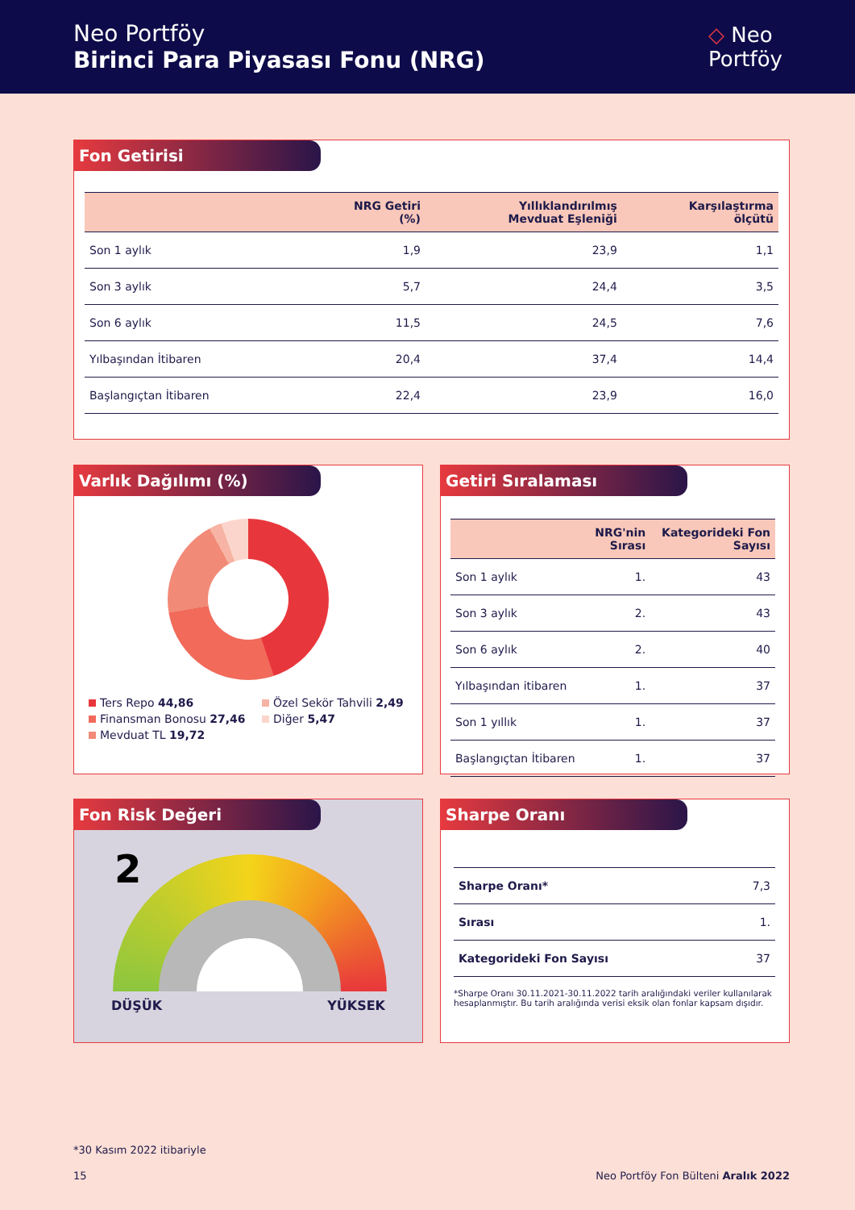Neo Portföy
Birinci Para Piyasası Fonu (NRG)
◇ Neo
Portföy
Fon Getirisi
| | NRG Getiri (%) | Yıllıklandırılmış Mevduat Eşleniği | Karşılaştırma ölçütü |
| --- | --- | --- | --- |
| Son 1 aylık | 1,9 | 23,9 | 1,1 |
| Son 3 aylık | 5,7 | 24,4 | 3,5 |
| Son 6 aylık | 11,5 | 24,5 | 7,6 |
| Yılbaşından İtibaren | 20,4 | 37,4 | 14,4 |
| Başlangıçtan İtibaren | 22,4 | 23,9 | 16,0 |
Varlık Dağılımı (%)
Ters Repo 44,86
Özel Sekör Tahvili 2,49
Finansman Bonosu 27,46
Diğer 5,47
Mevduat TL 19,72
Getiri Sıralaması
| | NRG'nin Sırası | Kategorideki Fon Sayısı |
| --- | --- | --- |
| Son 1 aylık | 1. | 43 |
| Son 3 aylık | 2. | 43 |
| Son 6 aylık | 2. | 40 |
| Yılbaşından itibaren | 1. | 37 |
| Son 1 yıllık | 1. | 37 |
| Başlangıçtan İtibaren | 1. | 37 |
Fon Risk Değeri
2
DÜŞÜK YÜKSEK
Sharpe Oranı
| Sharpe Oranı* | 7,3 |
| Sırası | 1. |
| Kategorideki Fon Sayısı | 37 |
*Sharpe Oranı 30.11.2021-30.11.2022 tarih aralığındaki veriler kullanılarak hesaplanmıştır. Bu tarih aralığında verisi eksik olan fonlar kapsam dışıdır.
*30 Kasım 2022 itibariyle
15
Neo Portföy Fon Bülteni Aralık 2022